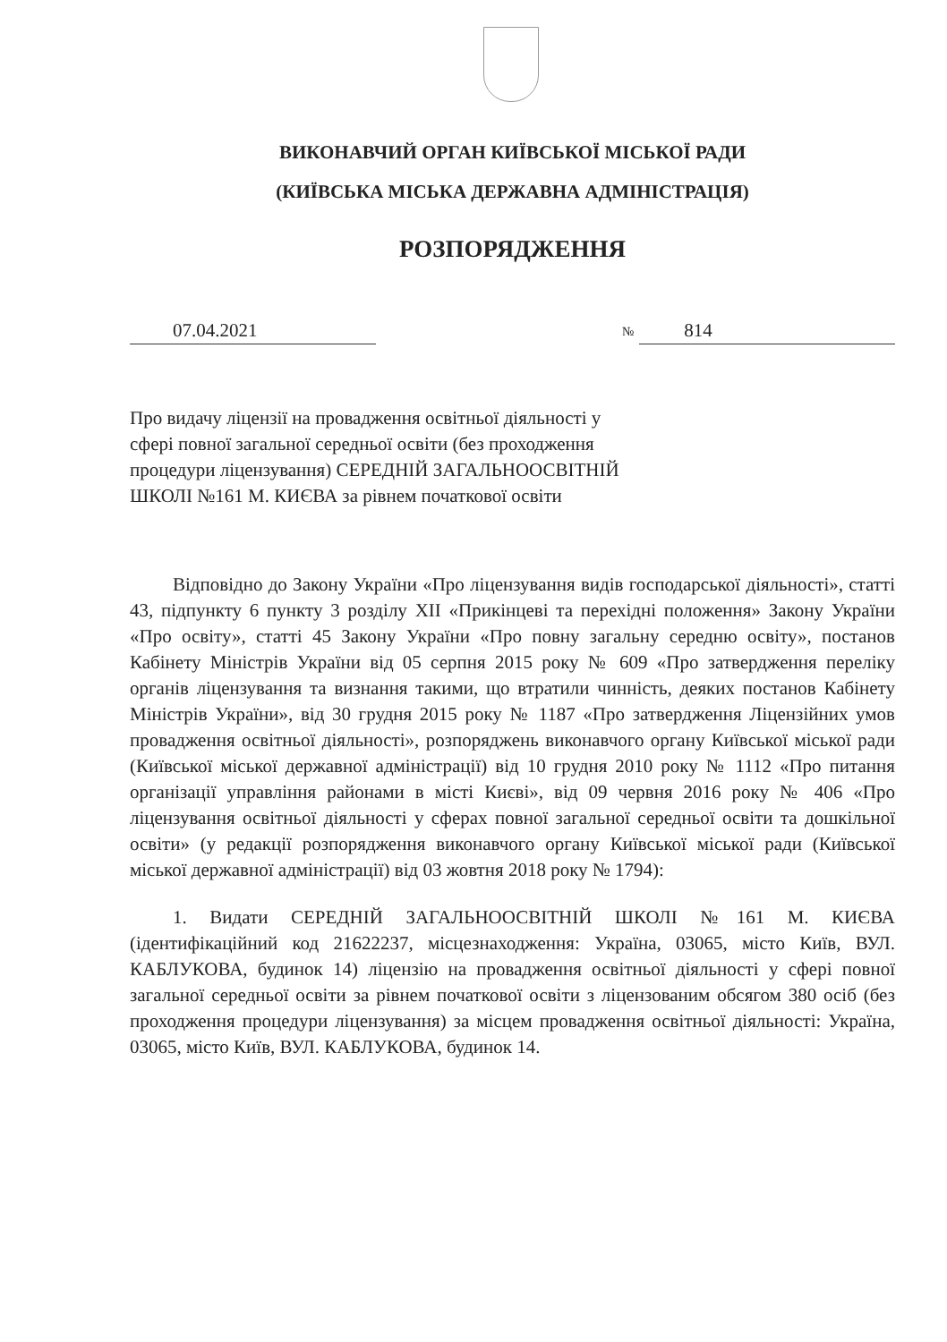ВИКОНАВЧИЙ ОРГАН КИЇВСЬКОЇ МІСЬКОЇ РАДИ
(КИЇВСЬКА МІСЬКА ДЕРЖАВНА АДМІНІСТРАЦІЯ)
РОЗПОРЯДЖЕННЯ
07.04.2021
№ 814
Про видачу ліцензії на провадження освітньої діяльності у сфері повної загальної середньої освіти (без проходження процедури ліцензування) СЕРЕДНІЙ ЗАГАЛЬНООСВІТНІЙ ШКОЛІ №161 М. КИЄВА за рівнем початкової освіти
Відповідно до Закону України «Про ліцензування видів господарської діяльності», статті 43, підпункту 6 пункту 3 розділу XII «Прикінцеві та перехідні положення» Закону України «Про освіту», статті 45 Закону України «Про повну загальну середню освіту», постанов Кабінету Міністрів України від 05 серпня 2015 року № 609 «Про затвердження переліку органів ліцензування та визнання такими, що втратили чинність, деяких постанов Кабінету Міністрів України», від 30 грудня 2015 року № 1187 «Про затвердження Ліцензійних умов провадження освітньої діяльності», розпоряджень виконавчого органу Київської міської ради (Київської міської державної адміністрації) від 10 грудня 2010 року № 1112 «Про питання організації управління районами в місті Києві», від 09 червня 2016 року № 406 «Про ліцензування освітньої діяльності у сферах повної загальної середньої освіти та дошкільної освіти» (у редакції розпорядження виконавчого органу Київської міської ради (Київської міської державної адміністрації) від 03 жовтня 2018 року № 1794):
1. Видати СЕРЕДНІЙ ЗАГАЛЬНООСВІТНІЙ ШКОЛІ №161 М. КИЄВА (ідентифікаційний код 21622237, місцезнаходження: Україна, 03065, місто Київ, ВУЛ. КАБЛУКОВА, будинок 14) ліцензію на провадження освітньої діяльності у сфері повної загальної середньої освіти за рівнем початкової освіти з ліцензованим обсягом 380 осіб (без проходження процедури ліцензування) за місцем провадження освітньої діяльності: Україна, 03065, місто Київ, ВУЛ. КАБЛУКОВА, будинок 14.